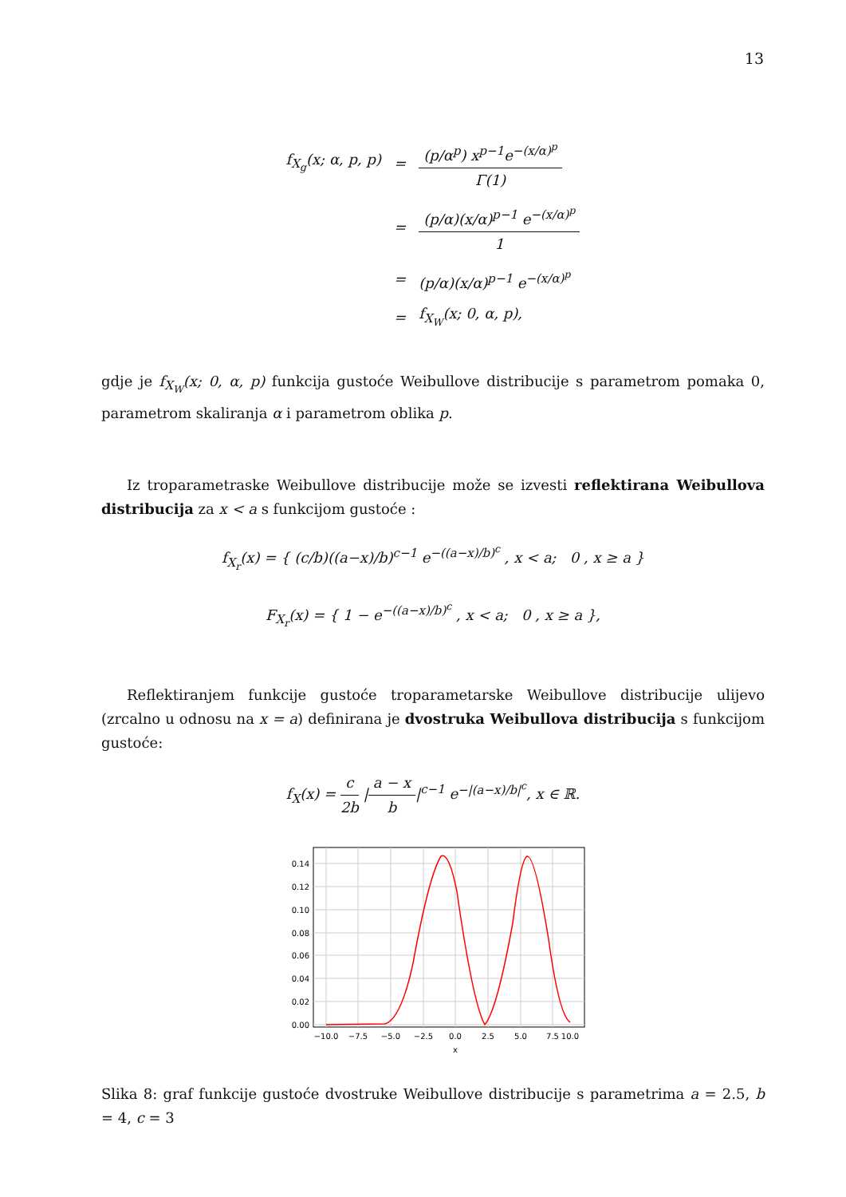13
| f<sub>X<sub>g</sub></sub>(x; α, p, p) | = | (p/α<sup>p</sup>) x<sup>p−1</sup>e<sup>−(x/α)<sup>p</sup></sup> Γ(1) |
| | = | (p/α)(x/α)<sup>p−1</sup> e<sup>−(x/α)<sup>p</sup></sup> 1 |
| | = | (p/α)(x/α)<sup>p−1</sup> e<sup>−(x/α)<sup>p</sup></sup> |
| | = | f<sub>X<sub>W</sub></sub>(x; 0, α, p), |
gdje je f<sub>X<sub>W</sub></sub>(x; 0, α, p) funkcija gustoće Weibullove distribucije s parametrom pomaka 0, parametrom skaliranja α i parametrom oblika p.
Iz troparametraske Weibullove distribucije može se izvesti reflektirana Weibullova distribucija za x < a s funkcijom gustoće :
f<sub>X<sub>r</sub></sub>(x) = { (c/b)((a−x)/b)<sup>c−1</sup> e<sup>−((a−x)/b)<sup>c</sup></sup> , x < a; 0 , x ≥ a }
F<sub>X<sub>r</sub></sub>(x) = { 1 − e<sup>−((a−x)/b)<sup>c</sup></sup> , x < a; 0 , x ≥ a },
Reflektiranjem funkcije gustoće troparametarske Weibullove distribucije ulijevo (zrcalno u odnosu na x = a) definirana je dvostruka Weibullova distribucija s funkcijom gustoće:
f<sub>X</sub>(x) = c 2b |a − x b|<sup>c−1</sup> e<sup>−|(a−x)/b|<sup>c</sup></sup>, x ∈ ℝ.
0.14
0.12
0.10
0.08
0.06
0.04
0.02
0.00
−10.0
−7.5
−5.0
−2.5
0.0
2.5
5.0
7.5
10.0
x
Slika 8: graf funkcije gustoće dvostruke Weibullove distribucije s parametrima a = 2.5, b = 4, c = 3